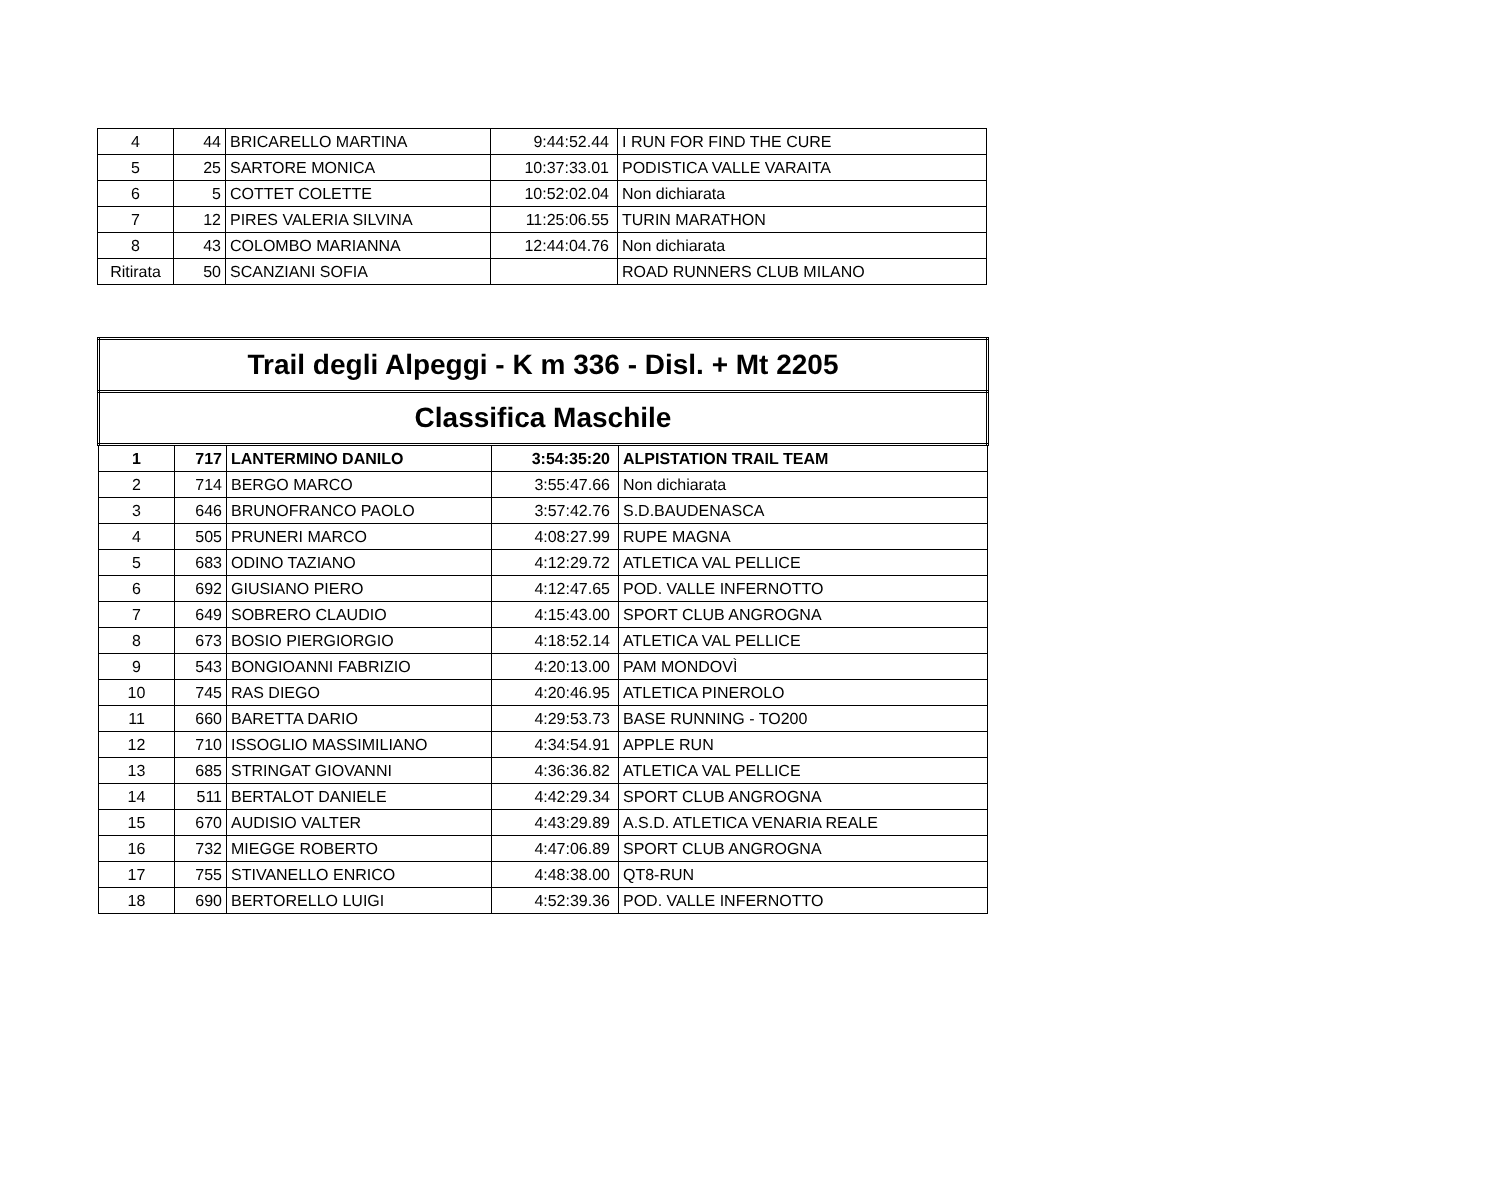| 4 | 44 | BRICARELLO MARTINA | 9:44:52.44 | I RUN FOR FIND THE CURE |
| 5 | 25 | SARTORE MONICA | 10:37:33.01 | PODISTICA VALLE VARAITA |
| 6 | 5 | COTTET COLETTE | 10:52:02.04 | Non dichiarata |
| 7 | 12 | PIRES VALERIA SILVINA | 11:25:06.55 | TURIN MARATHON |
| 8 | 43 | COLOMBO MARIANNA | 12:44:04.76 | Non dichiarata |
| Ritirata | 50 | SCANZIANI SOFIA | | ROAD RUNNERS CLUB MILANO |
| Trail degli Alpeggi - K m 336 - Disl. + Mt 2205 | | | | |
| Classifica Maschile | | | | |
| 1 | 717 | LANTERMINO DANILO | 3:54:35:20 | ALPISTATION TRAIL TEAM |
| 2 | 714 | BERGO MARCO | 3:55:47.66 | Non dichiarata |
| 3 | 646 | BRUNOFRANCO PAOLO | 3:57:42.76 | S.D.BAUDENASCA |
| 4 | 505 | PRUNERI MARCO | 4:08:27.99 | RUPE MAGNA |
| 5 | 683 | ODINO TAZIANO | 4:12:29.72 | ATLETICA VAL PELLICE |
| 6 | 692 | GIUSIANO PIERO | 4:12:47.65 | POD. VALLE INFERNOTTO |
| 7 | 649 | SOBRERO CLAUDIO | 4:15:43.00 | SPORT CLUB ANGROGNA |
| 8 | 673 | BOSIO PIERGIORGIO | 4:18:52.14 | ATLETICA VAL PELLICE |
| 9 | 543 | BONGIOANNI FABRIZIO | 4:20:13.00 | PAM MONDOVÌ |
| 10 | 745 | RAS DIEGO | 4:20:46.95 | ATLETICA PINEROLO |
| 11 | 660 | BARETTA DARIO | 4:29:53.73 | BASE RUNNING - TO200 |
| 12 | 710 | ISSOGLIO MASSIMILIANO | 4:34:54.91 | APPLE RUN |
| 13 | 685 | STRINGAT GIOVANNI | 4:36:36.82 | ATLETICA VAL PELLICE |
| 14 | 511 | BERTALOT DANIELE | 4:42:29.34 | SPORT CLUB ANGROGNA |
| 15 | 670 | AUDISIO VALTER | 4:43:29.89 | A.S.D. ATLETICA VENARIA REALE |
| 16 | 732 | MIEGGE ROBERTO | 4:47:06.89 | SPORT CLUB ANGROGNA |
| 17 | 755 | STIVANELLO ENRICO | 4:48:38.00 | QT8-RUN |
| 18 | 690 | BERTORELLO LUIGI | 4:52:39.36 | POD. VALLE INFERNOTTO |